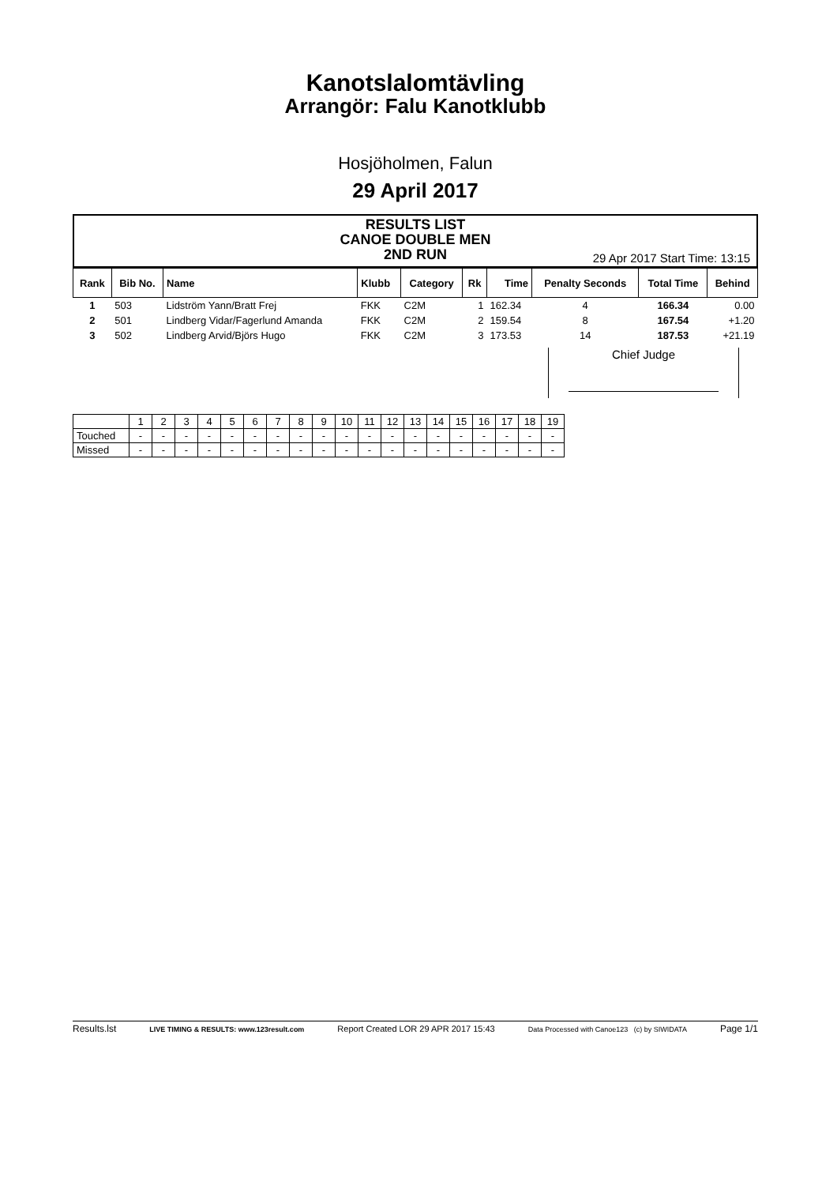Kanotslalomtävling
Arrangör: Falu Kanotklubb
Hosjöholmen, Falun
29 April 2017
RESULTS LIST
CANOE DOUBLE MEN
2ND RUN
29 Apr 2017 Start Time: 13:15
| Rank | Bib No. | Name | Klubb | Category | Rk | Time | Penalty Seconds | Total Time | Behind |
| --- | --- | --- | --- | --- | --- | --- | --- | --- | --- |
| 1 | 503 | Lidström Yann/Bratt Frej | FKK | C2M | 1 | 162.34 | 4 | 166.34 | 0.00 |
| 2 | 501 | Lindberg Vidar/Fagerlund Amanda | FKK | C2M | 2 | 159.54 | 8 | 167.54 | +1.20 |
| 3 | 502 | Lindberg Arvid/Björs Hugo | FKK | C2M | 3 | 173.53 | 14 | 187.53 | +21.19 |
Chief Judge
| | 1 | 2 | 3 | 4 | 5 | 6 | 7 | 8 | 9 | 10 | 11 | 12 | 13 | 14 | 15 | 16 | 17 | 18 | 19 |
| Touched | - | - | - | - | - | - | - | - | - | - | - | - | - | - | - | - | - | - | - |
| Missed | - | - | - | - | - | - | - | - | - | - | - | - | - | - | - | - | - | - | - |
Results.lst LIVE TIMING & RESULTS: www.123result.com Report Created LOR 29 APR 2017 15:43 Data Processed with Canoe123 (c) by SIWIDATA Page 1/1